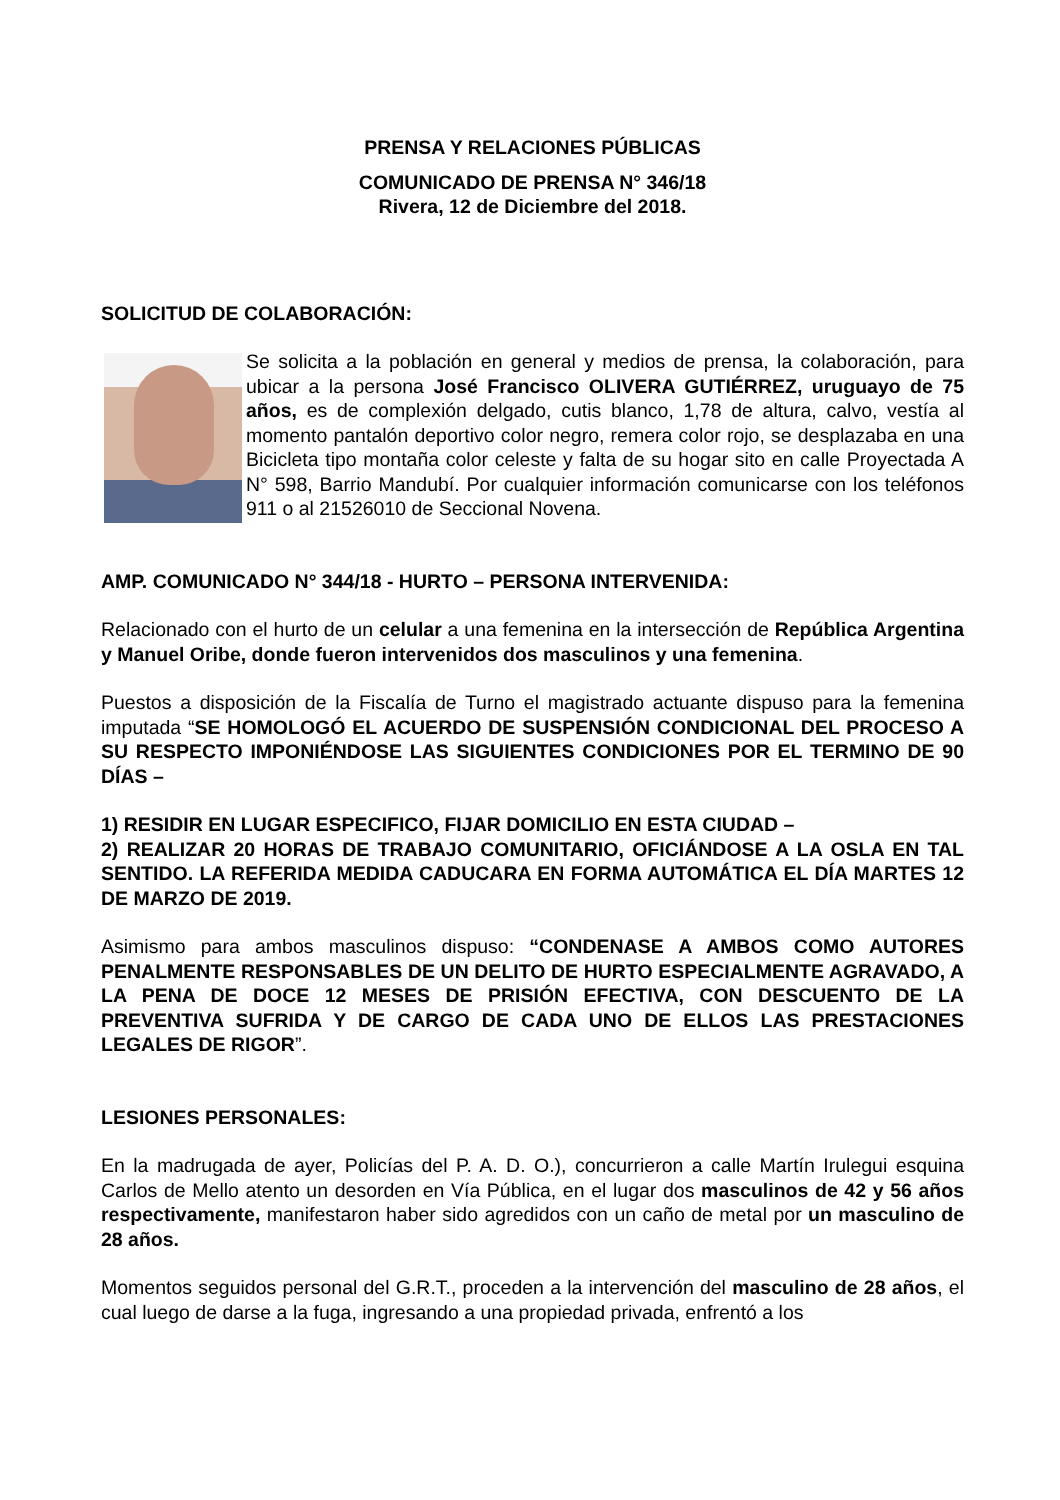PRENSA Y RELACIONES PÚBLICAS
COMUNICADO DE PRENSA N° 346/18
Rivera, 12 de Diciembre del 2018.
SOLICITUD DE COLABORACIÓN:
Se solicita a la población en general y medios de prensa, la colaboración, para ubicar a la persona José Francisco OLIVERA GUTIÉRREZ, uruguayo de 75 años, es de complexión delgado, cutis blanco, 1,78 de altura, calvo, vestía al momento pantalón deportivo color negro, remera color rojo, se desplazaba en una Bicicleta tipo montaña color celeste y falta de su hogar sito en calle Proyectada A N° 598, Barrio Mandubí. Por cualquier información comunicarse con los teléfonos 911 o al 21526010 de Seccional Novena.
AMP. COMUNICADO N° 344/18 - HURTO – PERSONA INTERVENIDA:
Relacionado con el hurto de un celular a una femenina en la intersección de República Argentina y Manuel Oribe, donde fueron intervenidos dos masculinos y una femenina.
Puestos a disposición de la Fiscalía de Turno el magistrado actuante dispuso para la femenina imputada “SE HOMOLOGÓ EL ACUERDO DE SUSPENSIÓN CONDICIONAL DEL PROCESO A SU RESPECTO IMPONIÉNDOSE LAS SIGUIENTES CONDICIONES POR EL TERMINO DE 90 DÍAS –
1) RESIDIR EN LUGAR ESPECIFICO, FIJAR DOMICILIO EN ESTA CIUDAD –
2) REALIZAR 20 HORAS DE TRABAJO COMUNITARIO, OFICIÁNDOSE A LA OSLA EN TAL SENTIDO. LA REFERIDA MEDIDA CADUCARA EN FORMA AUTOMÁTICA EL DÍA MARTES 12 DE MARZO DE 2019.
Asimismo para ambos masculinos dispuso: “CONDENASE A AMBOS COMO AUTORES PENALMENTE RESPONSABLES DE UN DELITO DE HURTO ESPECIALMENTE AGRAVADO, A LA PENA DE DOCE 12 MESES DE PRISIÓN EFECTIVA, CON DESCUENTO DE LA PREVENTIVA SUFRIDA Y DE CARGO DE CADA UNO DE ELLOS LAS PRESTACIONES LEGALES DE RIGOR”.
LESIONES PERSONALES:
En la madrugada de ayer, Policías del P. A. D. O.), concurrieron a calle Martín Irulegui esquina Carlos de Mello atento un desorden en Vía Pública, en el lugar dos masculinos de 42 y 56 años respectivamente, manifestaron haber sido agredidos con un caño de metal por un masculino de 28 años.
Momentos seguidos personal del G.R.T., proceden a la intervención del masculino de 28 años, el cual luego de darse a la fuga, ingresando a una propiedad privada, enfrentó a los